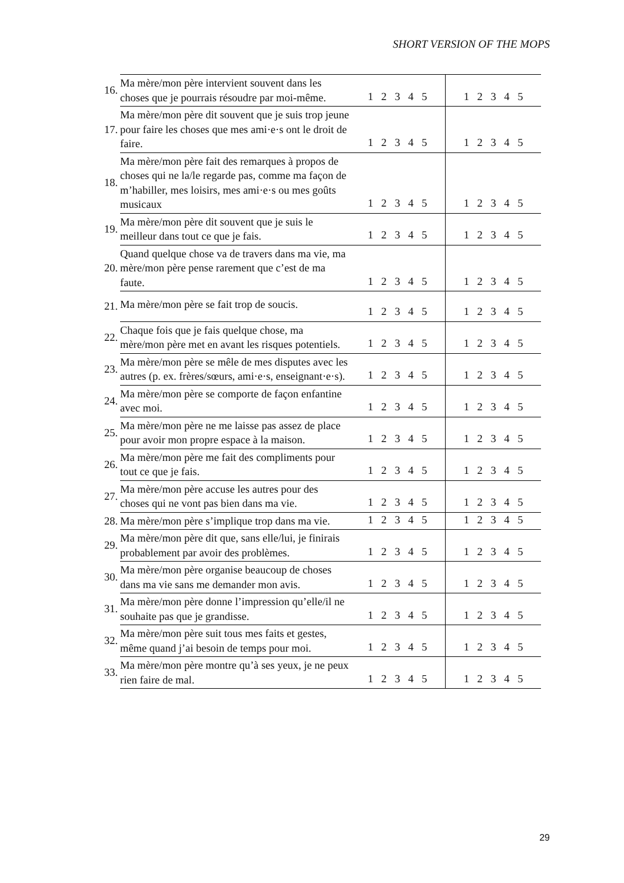SHORT VERSION OF THE MOPS
| 16. | Ma mère/mon père intervient souvent dans les choses que je pourrais résoudre par moi-même. | 1 2 3 4 5 | 1 2 3 4 5 |
| 17. | Ma mère/mon père dit souvent que je suis trop jeune pour faire les choses que mes ami·e·s ont le droit de faire. | 1 2 3 4 5 | 1 2 3 4 5 |
| 18. | Ma mère/mon père fait des remarques à propos de choses qui ne la/le regarde pas, comme ma façon de m’habiller, mes loisirs, mes ami·e·s ou mes goûts musicaux | 1 2 3 4 5 | 1 2 3 4 5 |
| 19. | Ma mère/mon père dit souvent que je suis le meilleur dans tout ce que je fais. | 1 2 3 4 5 | 1 2 3 4 5 |
| 20. | Quand quelque chose va de travers dans ma vie, ma mère/mon père pense rarement que c’est de ma faute. | 1 2 3 4 5 | 1 2 3 4 5 |
| 21. | Ma mère/mon père se fait trop de soucis. | 1 2 3 4 5 | 1 2 3 4 5 |
| 22. | Chaque fois que je fais quelque chose, ma mère/mon père met en avant les risques potentiels. | 1 2 3 4 5 | 1 2 3 4 5 |
| 23. | Ma mère/mon père se mêle de mes disputes avec les autres (p. ex. frères/sœurs, ami·e·s, enseignant·e·s). | 1 2 3 4 5 | 1 2 3 4 5 |
| 24. | Ma mère/mon père se comporte de façon enfantine avec moi. | 1 2 3 4 5 | 1 2 3 4 5 |
| 25. | Ma mère/mon père ne me laisse pas assez de place pour avoir mon propre espace à la maison. | 1 2 3 4 5 | 1 2 3 4 5 |
| 26. | Ma mère/mon père me fait des compliments pour tout ce que je fais. | 1 2 3 4 5 | 1 2 3 4 5 |
| 27. | Ma mère/mon père accuse les autres pour des choses qui ne vont pas bien dans ma vie. | 1 2 3 4 5 | 1 2 3 4 5 |
| 28. | Ma mère/mon père s’implique trop dans ma vie. | 1 2 3 4 5 | 1 2 3 4 5 |
| 29. | Ma mère/mon père dit que, sans elle/lui, je finirais probablement par avoir des problèmes. | 1 2 3 4 5 | 1 2 3 4 5 |
| 30. | Ma mère/mon père organise beaucoup de choses dans ma vie sans me demander mon avis. | 1 2 3 4 5 | 1 2 3 4 5 |
| 31. | Ma mère/mon père donne l’impression qu’elle/il ne souhaite pas que je grandisse. | 1 2 3 4 5 | 1 2 3 4 5 |
| 32. | Ma mère/mon père suit tous mes faits et gestes, même quand j’ai besoin de temps pour moi. | 1 2 3 4 5 | 1 2 3 4 5 |
| 33. | Ma mère/mon père montre qu’à ses yeux, je ne peux rien faire de mal. | 1 2 3 4 5 | 1 2 3 4 5 |
29